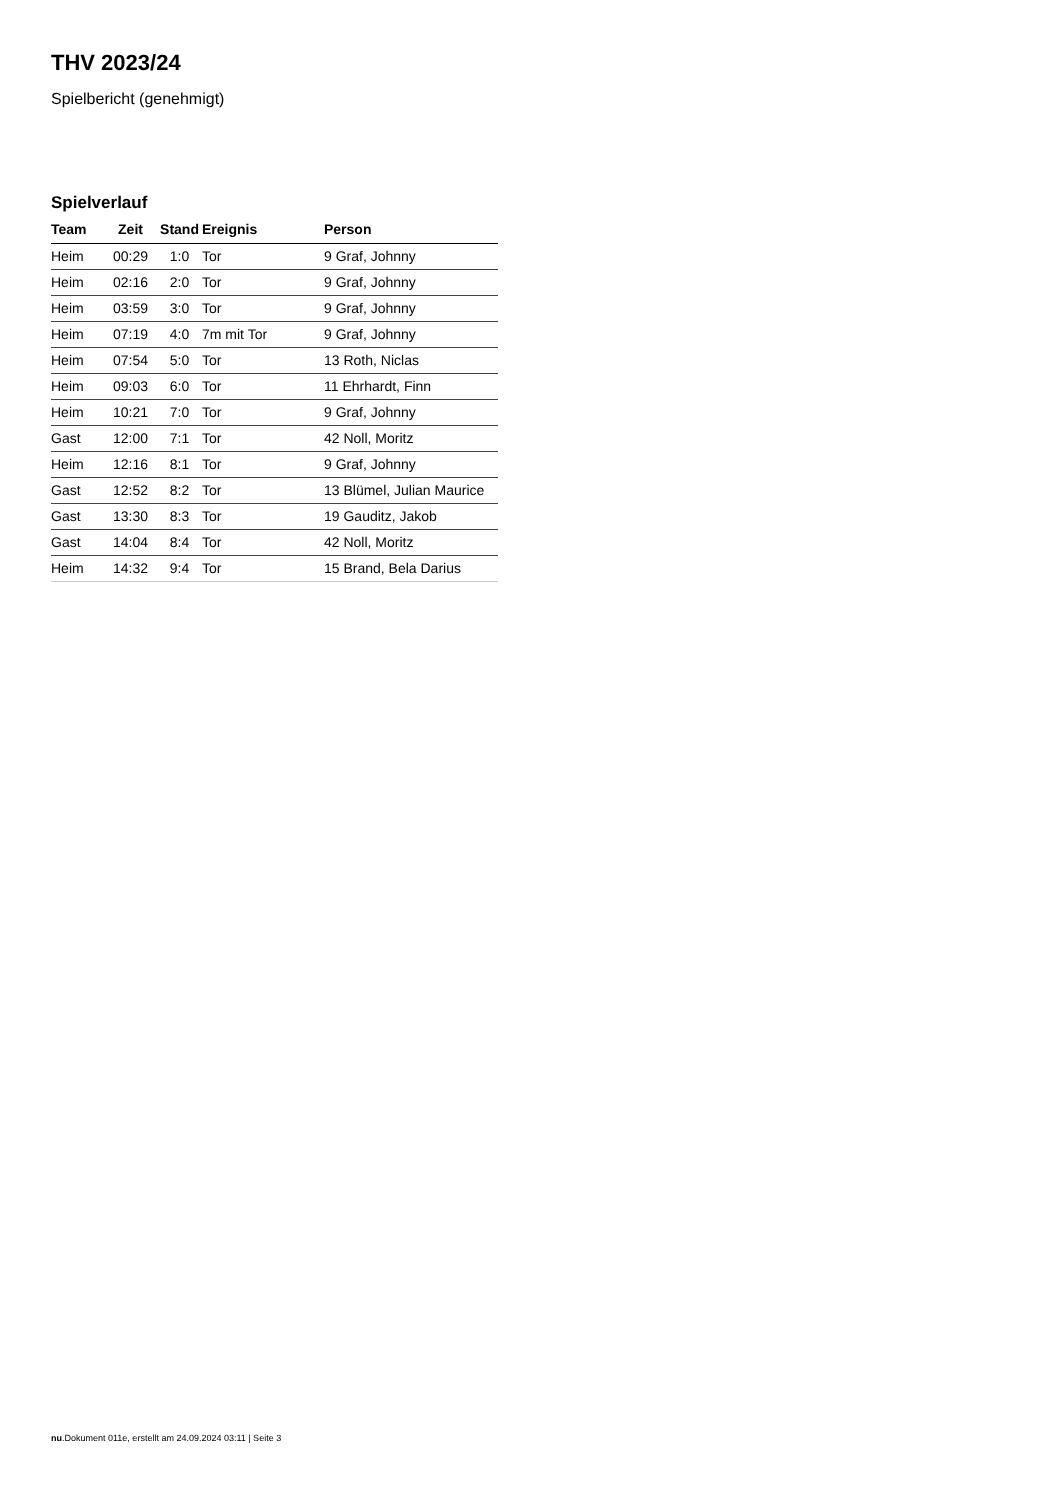THV 2023/24
Spielbericht (genehmigt)
Spielverlauf
| Team | Zeit | Stand | Ereignis | Person |
| --- | --- | --- | --- | --- |
| Heim | 00:29 | 1:0 | Tor | 9 Graf, Johnny |
| Heim | 02:16 | 2:0 | Tor | 9 Graf, Johnny |
| Heim | 03:59 | 3:0 | Tor | 9 Graf, Johnny |
| Heim | 07:19 | 4:0 | 7m mit Tor | 9 Graf, Johnny |
| Heim | 07:54 | 5:0 | Tor | 13 Roth, Niclas |
| Heim | 09:03 | 6:0 | Tor | 11 Ehrhardt, Finn |
| Heim | 10:21 | 7:0 | Tor | 9 Graf, Johnny |
| Gast | 12:00 | 7:1 | Tor | 42 Noll, Moritz |
| Heim | 12:16 | 8:1 | Tor | 9 Graf, Johnny |
| Gast | 12:52 | 8:2 | Tor | 13 Blümel, Julian Maurice |
| Gast | 13:30 | 8:3 | Tor | 19 Gauditz, Jakob |
| Gast | 14:04 | 8:4 | Tor | 42 Noll, Moritz |
| Heim | 14:32 | 9:4 | Tor | 15 Brand, Bela Darius |
nu.Dokument 011e, erstellt am 24.09.2024 03:11 | Seite 3